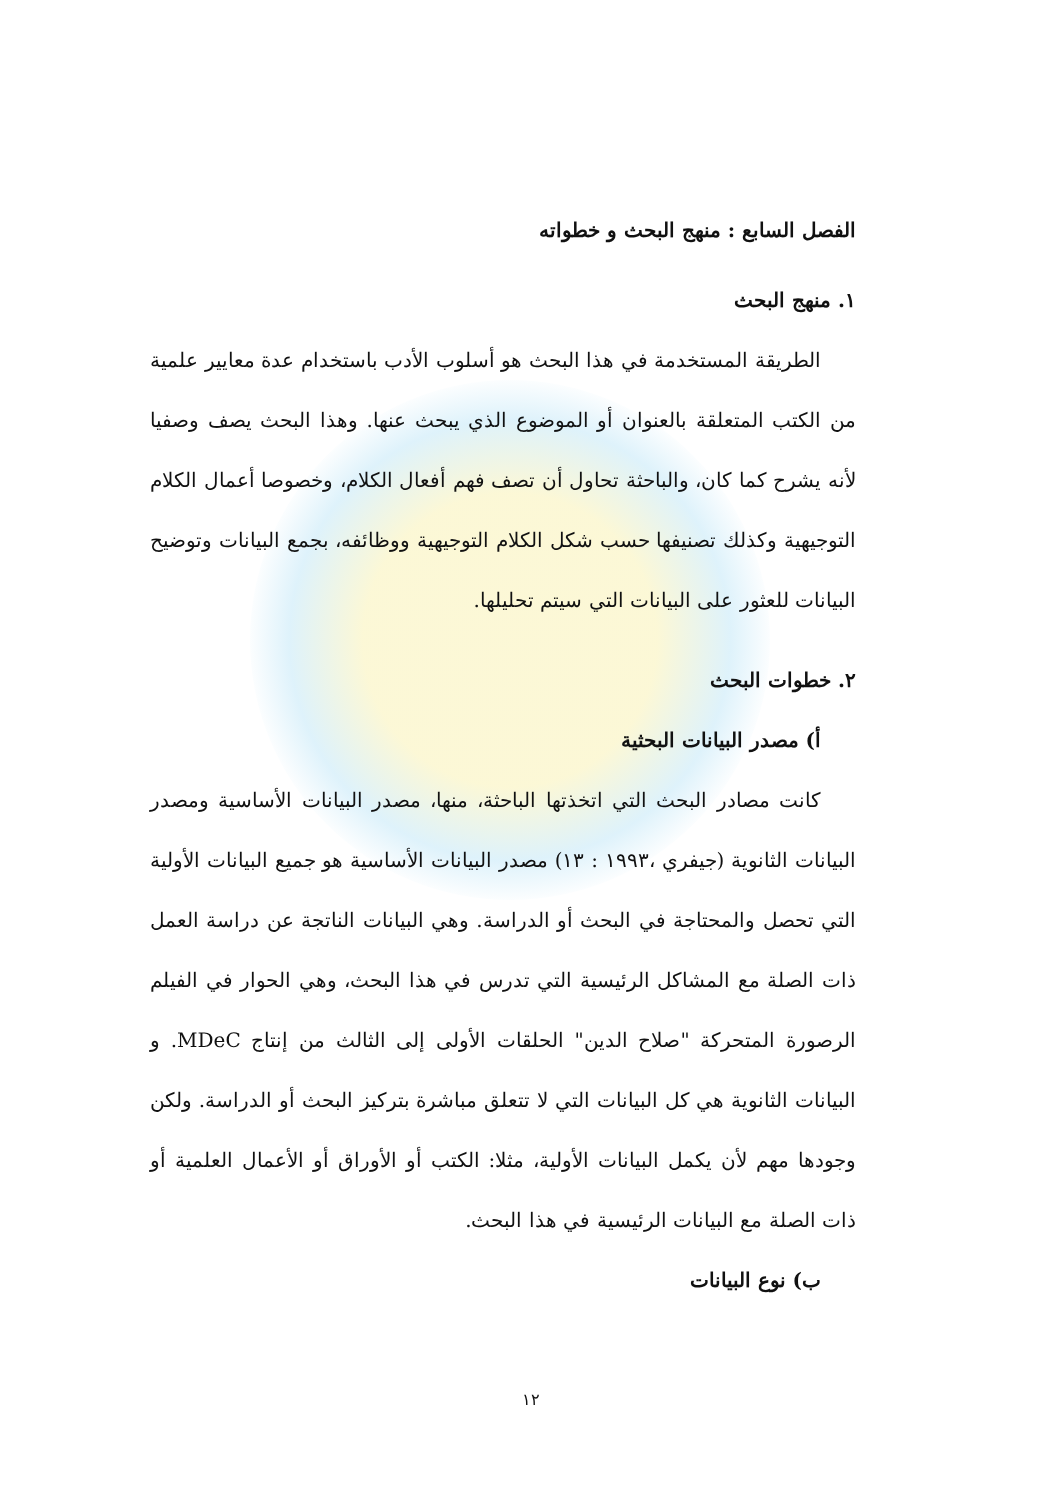الفصل السابع : منهج البحث و خطواته
١. منهج البحث
الطريقة المستخدمة في هذا البحث هو أسلوب الأدب باستخدام عدة معايير علمية من الكتب المتعلقة بالعنوان أو الموضوع الذي يبحث عنها. وهذا البحث يصف وصفيا لأنه يشرح كما كان، والباحثة تحاول أن تصف فهم أفعال الكلام، وخصوصا أعمال الكلام التوجيهية وكذلك تصنيفها حسب شكل الكلام التوجيهية ووظائفه، بجمع البيانات وتوضيح البيانات للعثور على البيانات التي سيتم تحليلها.
٢. خطوات البحث
أ) مصدر البيانات البحثية
كانت مصادر البحث التي اتخذتها الباحثة، منها، مصدر البيانات الأساسية ومصدر البيانات الثانوية (جيفري ،١٩٩٣ : ١٣) مصدر البيانات الأساسية هو جميع البيانات الأولية التي تحصل والمحتاجة في البحث أو الدراسة. وهي البيانات الناتجة عن دراسة العمل ذات الصلة مع المشاكل الرئيسية التي تدرس في هذا البحث، وهي الحوار في الفيلم الرصورة المتحركة "صلاح الدين" الحلقات الأولى إلى الثالث من إنتاج MDeC. و البيانات الثانوية هي كل البيانات التي لا تتعلق مباشرة بتركيز البحث أو الدراسة. ولكن وجودها مهم لأن يكمل البيانات الأولية، مثلا: الكتب أو الأوراق أو الأعمال العلمية أو ذات الصلة مع البيانات الرئيسية في هذا البحث.
ب) نوع البيانات
١٢